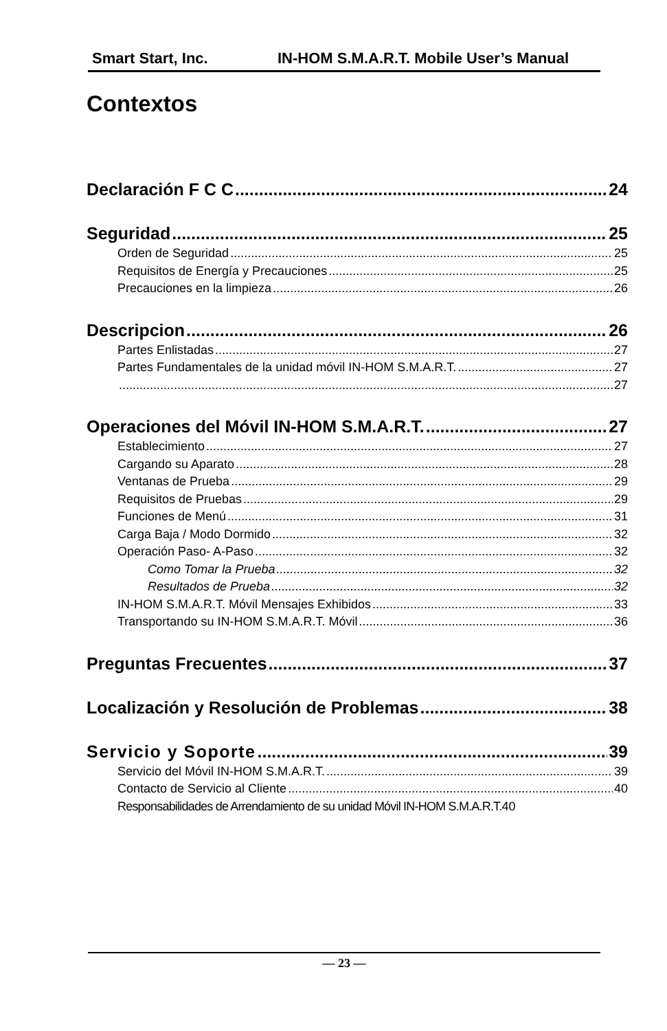Smart Start, Inc. IN-HOM S.M.A.R.T. Mobile User’s Manual
Contextos
Declaración F C C 24
Seguridad 25
Orden de Seguridad 25
Requisitos de Energía y Precauciones 25
Precauciones en la limpieza 26
Descripcion 26
Partes Enlistadas 27
Partes Fundamentales de la unidad móvil IN-HOM S.M.A.R.T. 27
27
Operaciones del Móvil IN-HOM S.M.A.R.T. 27
Establecimiento 27
Cargando su Aparato 28
Ventanas de Prueba 29
Requisitos de Pruebas 29
Funciones de Menú 31
Carga Baja / Modo Dormido 32
Operación Paso- A-Paso 32
Como Tomar la Prueba 32
Resultados de Prueba 32
IN-HOM S.M.A.R.T. Móvil Mensajes Exhibidos 33
Transportando su IN-HOM S.M.A.R.T. Móvil 36
Preguntas Frecuentes 37
Localización y Resolución de Problemas 38
Servicio y Soporte 39
Servicio del Móvil IN-HOM S.M.A.R.T. 39
Contacto de Servicio al Cliente 40
Responsabilidades de Arrendamiento de su unidad Móvil IN-HOM S.M.A.R.T. 40
— 23 —